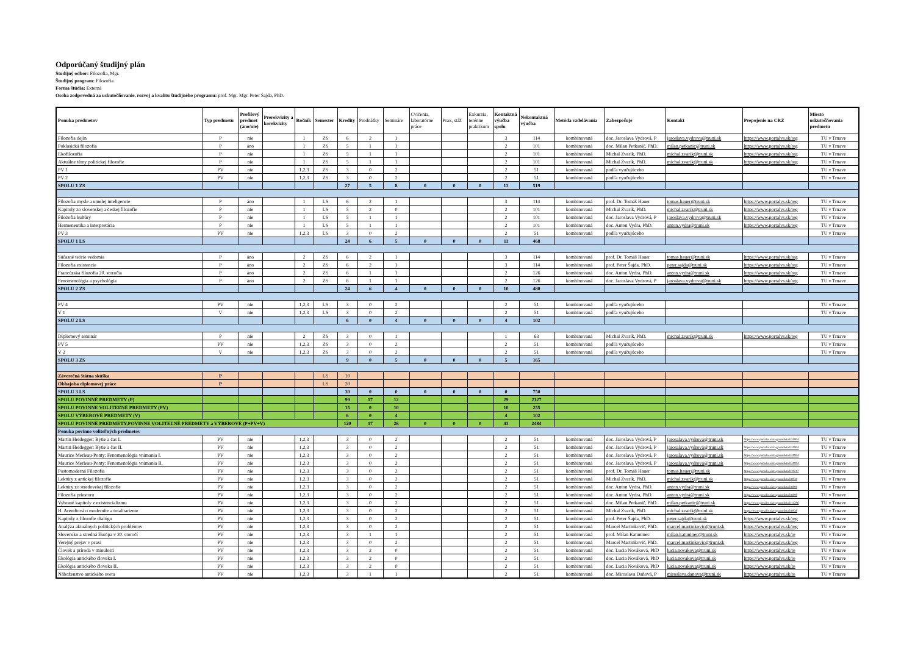Odporúčaný študijný plán
Študijný odbor: Filozofia, Mgr.
Študijný program: Filozofia
Forma štúdia: Externá
Osoba zodpovedná za uskutočňovanie, rozvoj a kvalitu študijného programu: prof. Mgr. Mgr. Peter Šajda, PhD.
| Ponuka predmetov | Typ predmetu | Profilový predmet (áno/nie) | Prerekvizity a korekvizity | Ročník | Semester | Kredity | Prednášky | Semináre | Cvičenia, laboratórne práce | Prax, stáž | Exkurzia, terénne praktikum | Kontaktná výučba spolu | Nekontaktná výučba | Metóda vzdelávania | Zabezpečuje | Kontakt | Prepojenie na CRZ | Miesto uskutočňovania predmetu |
| --- | --- | --- | --- | --- | --- | --- | --- | --- | --- | --- | --- | --- | --- | --- | --- | --- | --- | --- |
| Filozofia dejín | P | nie | | 1 | ZS | 6 | 2 | 1 | | | | 3 | 114 | kombinovaná | doc. Jaroslava Vydrová, P | jaroslava.vydrova@truni.sk | https://www.portalvs.sk/reg | TU v Trnave |
| Poklasická filozofia | P | áno | | 1 | ZS | 5 | 1 | 1 | | | | 2 | 101 | kombinovaná | doc. Milan Petkanič, PhD. | milan.petkanic@truni.sk | https://www.portalvs.sk/reg | TU v Trnave |
| Ekofilozofia | P | nie | | 1 | ZS | 5 | 1 | 1 | | | | 2 | 101 | kombinovaná | Michal Zvarík, PhD. | michal.zvarik@truni.sk | https://www.portalvs.sk/reg | TU v Trnave |
| Aktuálne témy politickej filozofie | P | nie | | 1 | ZS | 5 | 1 | 1 | | | | 2 | 101 | kombinovaná | Michal Zvarík, PhD. | michal.zvarik@truni.sk | https://www.portalvs.sk/reg | TU v Trnave |
| PV 1 | PV | nie | | 1,2,3 | ZS | 3 | 0 | 2 | | | | 2 | 51 | kombinovaná | podľa vyučujúceho | | | TU v Trnave |
| PV 2 | PV | nie | | 1,2,3 | ZS | 3 | 0 | 2 | | | | 2 | 51 | kombinovaná | podľa vyučujúceho | | | TU v Trnave |
| SPOLU 1 ZS | | | | | | 27 | 5 | 8 | 0 | 0 | 0 | 13 | 519 | | | | | |
| Filozofia mysle a umelej inteligencie | P | áno | | 1 | LS | 6 | 2 | 1 | | | | 3 | 114 | kombinovaná | prof. Dr. Tomáš Hauer | tomas.hauer@truni.sk | https://www.portalvs.sk/reg | TU v Trnave |
| Kapitoly zo slovenskej a českej filozofie | P | nie | | 1 | LS | 5 | 2 | 0 | | | | 2 | 101 | kombinovaná | Michal Zvarík, PhD. | michal.zvarik@truni.sk | https://www.portalvs.sk/reg | TU v Trnave |
| Filozofia kultúry | P | nie | | 1 | LS | 5 | 1 | 1 | | | | 2 | 101 | kombinovaná | doc. Jaroslava Vydrová, P | jaroslava.vydrova@truni.sk | https://www.portalvs.sk/reg | TU v Trnave |
| Hermeneutika a interpretácia | P | nie | | 1 | LS | 5 | 1 | 1 | | | | 2 | 101 | kombinovaná | doc. Anton Vydra, PhD. | anton.vydra@truni.sk | https://www.portalvs.sk/reg | TU v Trnave |
| PV 3 | PV | nie | | 1,2,3 | LS | 3 | 0 | 2 | | | | 2 | 51 | kombinovaná | podľa vyučujúceho | | | TU v Trnave |
| SPOLU 1 LS | | | | | | 24 | 6 | 5 | 0 | 0 | 0 | 11 | 468 | | | | | |
| Súčasné teórie vedomia | P | áno | | 2 | ZS | 6 | 2 | 1 | | | | 3 | 114 | kombinovaná | prof. Dr. Tomáš Hauer | tomas.hauer@truni.sk | https://www.portalvs.sk/reg | TU v Trnave |
| Filozofia existencie | P | áno | | 2 | ZS | 6 | 2 | 1 | | | | 3 | 114 | kombinovaná | prof. Peter Šajda, PhD. | peter.sajda@truni.sk | https://www.portalvs.sk/reg | TU v Trnave |
| Francúzska filozofia 20. storočia | P | áno | | 2 | ZS | 6 | 1 | 1 | | | | 2 | 126 | kombinovaná | doc. Anton Vydra, PhD. | anton.vydra@truni.sk | https://www.portalvs.sk/reg | TU v Trnave |
| Fenomenológia a psychológia | P | áno | | 2 | ZS | 6 | 1 | 1 | | | | 2 | 126 | kombinovaná | doc. Jaroslava Vydrová, P | jaroslava.vydrova@truni.sk | https://www.portalvs.sk/reg | TU v Trnave |
| SPOLU 2 ZS | | | | | | 24 | 6 | 4 | 0 | 0 | 0 | 10 | 480 | | | | | |
| PV 4 | PV | nie | | 1,2,3 | LS | 3 | 0 | 2 | | | | 2 | 51 | kombinovaná | podľa vyučujúceho | | | TU v Trnave |
| V 1 | V | nie | | 1,2,3 | LS | 3 | 0 | 2 | | | | 2 | 51 | kombinovaná | podľa vyučujúceho | | | TU v Trnave |
| SPOLU 2 LS | | | | | | 6 | 0 | 4 | 0 | 0 | 0 | 4 | 102 | | | | | |
| Diplomový seminár | P | nie | | 2 | ZS | 3 | 0 | 1 | | | | 1 | 63 | kombinovaná | Michal Zvarík, PhD. | michal.zvarik@truni.sk | https://www.portalvs.sk/reg | TU v Trnave |
| PV 5 | PV | nie | | 1,2,3 | ZS | 3 | 0 | 2 | | | | 2 | 51 | kombinovaná | podľa vyučujúceho | | | TU v Trnave |
| V 2 | V | nie | | 1,2,3 | ZS | 3 | 0 | 2 | | | | 2 | 51 | kombinovaná | podľa vyučujúceho | | | TU v Trnave |
| SPOLU 3 ZS | | | | | | 9 | 0 | 5 | 0 | 0 | 0 | 5 | 165 | | | | | |
| Záverečná štátna skúška | P | | | | LS | 10 | | | | | | | | | | | | |
| Obhajoba diplomovej práce | P | | | | LS | 20 | | | | | | | | | | | | |
| SPOLU 3 LS | | | | | | 30 | 0 | 0 | 0 | 0 | 0 | 0 | 750 | | | | | |
| SPOLU POVINNÉ PREDMETY (P) | | | | | | 99 | 17 | 12 | | | | 29 | 2127 | | | | | |
| SPOLU POVINNE VOLITEĽNÉ PREDMETY (PV) | | | | | | 15 | 0 | 10 | | | | 10 | 255 | | | | | |
| SPOLU VÝBEROVÉ PREDMETY (V) | | | | | | 6 | 0 | 4 | | | | 4 | 102 | | | | | |
| SPOLU POVINNÉ PREDMETY,POVINNE VOLITEĽNÉ PREDMETY a VÝBEROVÉ (P+PV+V) | | | | | | 120 | 17 | 26 | 0 | 0 | 0 | 43 | 2484 | | | | | |
| Ponuka povinne voliteľných predmetov | | | | | | | | | | | | | | | | | | |
| Martin Heidegger: Bytie a čas I. | PV | nie | | 1,2,3 | | 3 | 0 | 2 | | | | 2 | 51 | kombinovaná | doc. Jaroslava Vydrová, P | jarosalava.vydrova@truni.sk | https://www.portalvs.sk/regzam/detail/31904 | TU v Trnave |
| Martin Heidegger: Bytie a čas II. | PV | nie | | 1,2,3 | | 3 | 0 | 2 | | | | 2 | 51 | kombinovaná | doc. Jaroslava Vydrová, P | jarosalava.vydrova@truni.sk | https://www.portalvs.sk/regzam/detail/31904 | TU v Trnave |
| Maurice Merleau-Ponty: Fenomenológia vnímania I. | PV | nie | | 1,2,3 | | 3 | 0 | 2 | | | | 2 | 51 | kombinovaná | doc. Jaroslava Vydrová, P | jarosalava.vydrova@truni.sk | https://www.portalvs.sk/regzam/detail/31904 | TU v Trnave |
| Maurice Merleau-Ponty: Fenomenológia vnímania II. | PV | nie | | 1,2,3 | | 3 | 0 | 2 | | | | 2 | 51 | kombinovaná | doc. Jaroslava Vydrová, P | jarosalava.vydrova@truni.sk | https://www.portalvs.sk/regzam/detail/31904 | TU v Trnave |
| Postomoderná Filozofia | PV | nie | | 1,2,3 | | 3 | 0 | 2 | | | | 2 | 51 | kombinovaná | prof. Dr. Tomáš Hauer | tomas.hauer@truni.sk | https://www.portalvs.sk/regzam/detail/10217 | TU v Trnave |
| Lektúry z antickej filozofie | PV | nie | | 1,2,3 | | 3 | 0 | 2 | | | | 2 | 51 | kombinovaná | Michal Zvarík, PhD. | michal.zvarik@truni.sk | https://www.portalvs.sk/regzam/detail/8938 | TU v Trnave |
| Lektúry zo stredovekej filozofie | PV | nie | | 1,2,3 | | 3 | 0 | 2 | | | | 2 | 51 | kombinovaná | doc. Anton Vydra, PhD. | anton.vydra@truni.sk | https://www.portalvs.sk/regzam/detail/8898 | TU v Trnave |
| Filozofia priestoru | PV | nie | | 1,2,3 | | 3 | 0 | 2 | | | | 2 | 51 | kombinovaná | doc. Anton Vydra, PhD. | anton.vydra@truni.sk | https://www.portalvs.sk/regzam/detail/8898 | TU v Trnave |
| Vybrané kapitoly z existencializmu | PV | nie | | 1,2,3 | | 3 | 0 | 2 | | | | 2 | 51 | kombinovaná | doc. Milan Petkanič, PhD. | milan.petkanic@truni.sk | https://www.portalvs.sk/regzam/detail/14396 | TU v Trnave |
| H. Arendtová o modernite a totalitarizme | PV | nie | | 1,2,3 | | 3 | 0 | 2 | | | | 2 | 51 | kombinovaná | Michal Zvarík, PhD. | michal.zvarik@truni.sk | https://www.portalvs.sk/regzam/detail/8938 | TU v Trnave |
| Kapitoly z filozofie dialógu | PV | nie | | 1,2,3 | | 3 | 0 | 2 | | | | 2 | 51 | kombinovaná | prof. Peter Šajda, PhD. | peter.sajda@truni.sk | https://www.portalvs.sk/reg | TU v Trnave |
| Analýza aktuálnych politických problémov | PV | nie | | 1,2,3 | | 3 | 0 | 2 | | | | 2 | 51 | kombinovaná | Marcel Martinkovič, PhD. | marcel.martinkovic@truni.sk | https://www.portalvs.sk/reg | TU v Trnave |
| Slovensko a stredná Európa v 20. storočí | PV | nie | | 1,2,3 | | 3 | 1 | 1 | | | | 2 | 51 | kombinovaná | prof. Milan Katuninec | milan.katuninec@truni.sk | https://www.portalvs.sk/re | TU v Trnave |
| Verejný prejav v praxi | PV | nie | | 1,2,3 | | 3 | 0 | 2 | | | | 2 | 51 | kombinovaná | Marcel Martinkovič, PhD. | marcel.martinkovic@truni.sk | https://www.portalvs.sk/reg | TU v Trnave |
| Človek a príroda v minulosti | PV | nie | | 1,2,3 | | 3 | 2 | 0 | | | | 2 | 51 | kombinovaná | doc. Lucia Nováková, PhD | lucia.novakova@truni.sk | https://www.portalvs.sk/re | TU v Trnave |
| Ekológia antického človeka I. | PV | nie | | 1,2,3 | | 3 | 2 | 0 | | | | 2 | 51 | kombinovaná | doc. Lucia Nováková, PhD | lucia.novakova@truni.sk | https://www.portalvs.sk/re | TU v Trnave |
| Ekológia antického človeka II. | PV | nie | | 1,2,3 | | 3 | 2 | 0 | | | | 2 | 51 | kombinovaná | doc. Lucia Nováková, PhD | lucia.novakova@truni.sk | https://www.portalvs.sk/re | TU v Trnave |
| Náboženstvo antického sveta | PV | nie | | 1,2,3 | | 3 | 1 | 1 | | | | 2 | 51 | kombinovaná | doc. Miroslava Daňová, P | miroslava.danova@truni.sk | https://www.portalvs.sk/re | TU v Trnave |